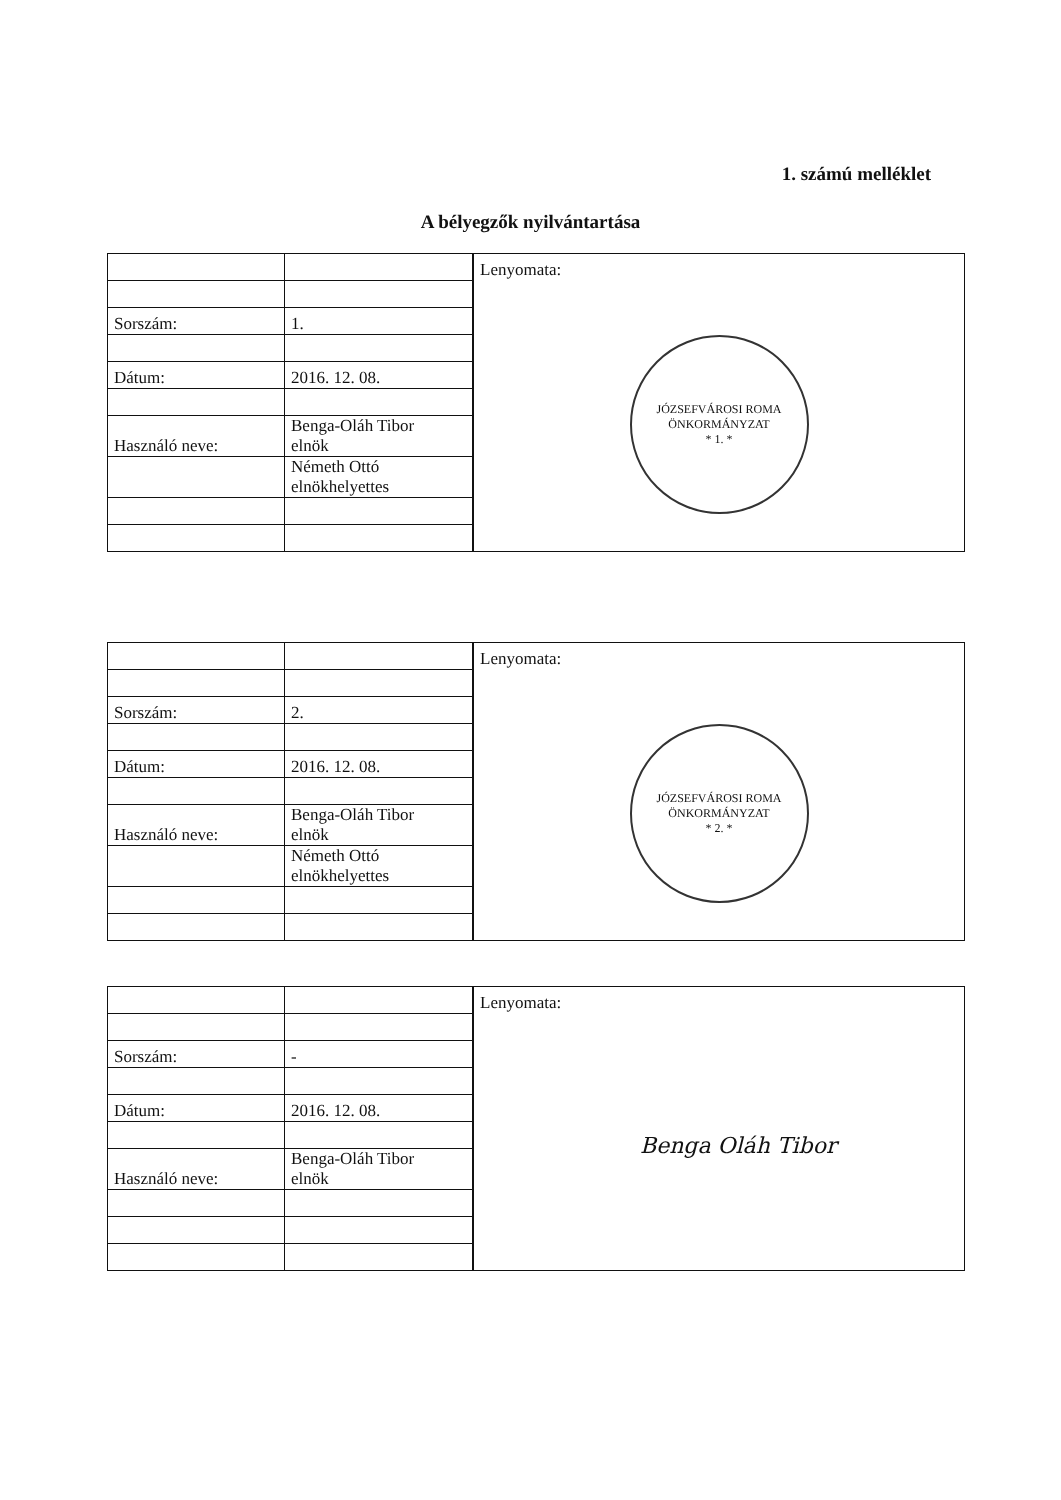1. számú melléklet
A bélyegzők nyilvántartása
| Sorszám: | 1. |
| Dátum: | 2016. 12. 08. |
| Használó neve: | Benga-Oláh Tibor elnök |
| | Németh Ottó elnökhelyettes |
Lenyomata:
JÓZSEFVÁROSI ROMA ÖNKORMÁNYZAT
* 1. *
| Sorszám: | 2. |
| Dátum: | 2016. 12. 08. |
| Használó neve: | Benga-Oláh Tibor elnök |
| | Németh Ottó elnökhelyettes |
Lenyomata:
JÓZSEFVÁROSI ROMA ÖNKORMÁNYZAT
* 2. *
| Sorszám: | - |
| Dátum: | 2016. 12. 08. |
| Használó neve: | Benga-Oláh Tibor elnök |
Lenyomata:
Benga Oláh Tibor